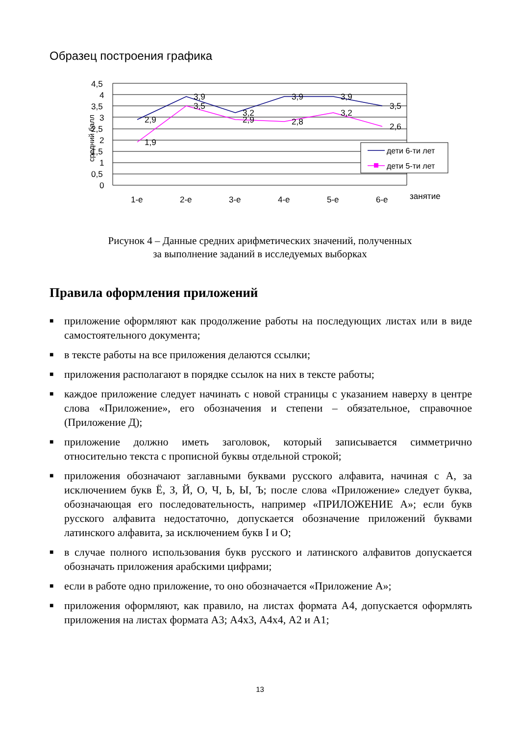Образец построения графика
4,5
4
3,5
3
2,5
2
1,5
1
0,5
0
2,9
3,9
3,2
3,9
3,9
3,5
1,9
3,5
2,9
2,8
3,2
2,6
1-е
2-е
3-е
4-е
5-е
6-е
занятие
средний балл
дети 6-ти лет
дети 5-ти лет
Рисунок 4 – Данные средних арифметических значений, полученных
за выполнение заданий в исследуемых выборках
Правила оформления приложений
■ приложение оформляют как продолжение работы на последующих листах или в виде самостоятельного документа;
■ в тексте работы на все приложения делаются ссылки;
■ приложения располагают в порядке ссылок на них в тексте работы;
■ каждое приложение следует начинать с новой страницы с указанием наверху в центре слова «Приложение», его обозначения и степени – обязательное, справочное (Приложение Д);
■ приложение должно иметь заголовок, который записывается симметрично относительно текста с прописной буквы отдельной строкой;
■ приложения обозначают заглавными буквами русского алфавита, начиная с А, за исключением букв Ё, З, Й, О, Ч, Ь, Ы, Ъ; после слова «Приложение» следует буква, обозначающая его последовательность, например «ПРИЛОЖЕНИЕ А»; если букв русского алфавита недостаточно, допускается обозначение приложений буквами латинского алфавита, за исключением букв I и O;
■ в случае полного использования букв русского и латинского алфавитов допускается обозначать приложения арабскими цифрами;
■ если в работе одно приложение, то оно обозначается «Приложение А»;
■ приложения оформляют, как правило, на листах формата А4, допускается оформлять приложения на листах формата А3; А4х3, А4х4, А2 и А1;
13